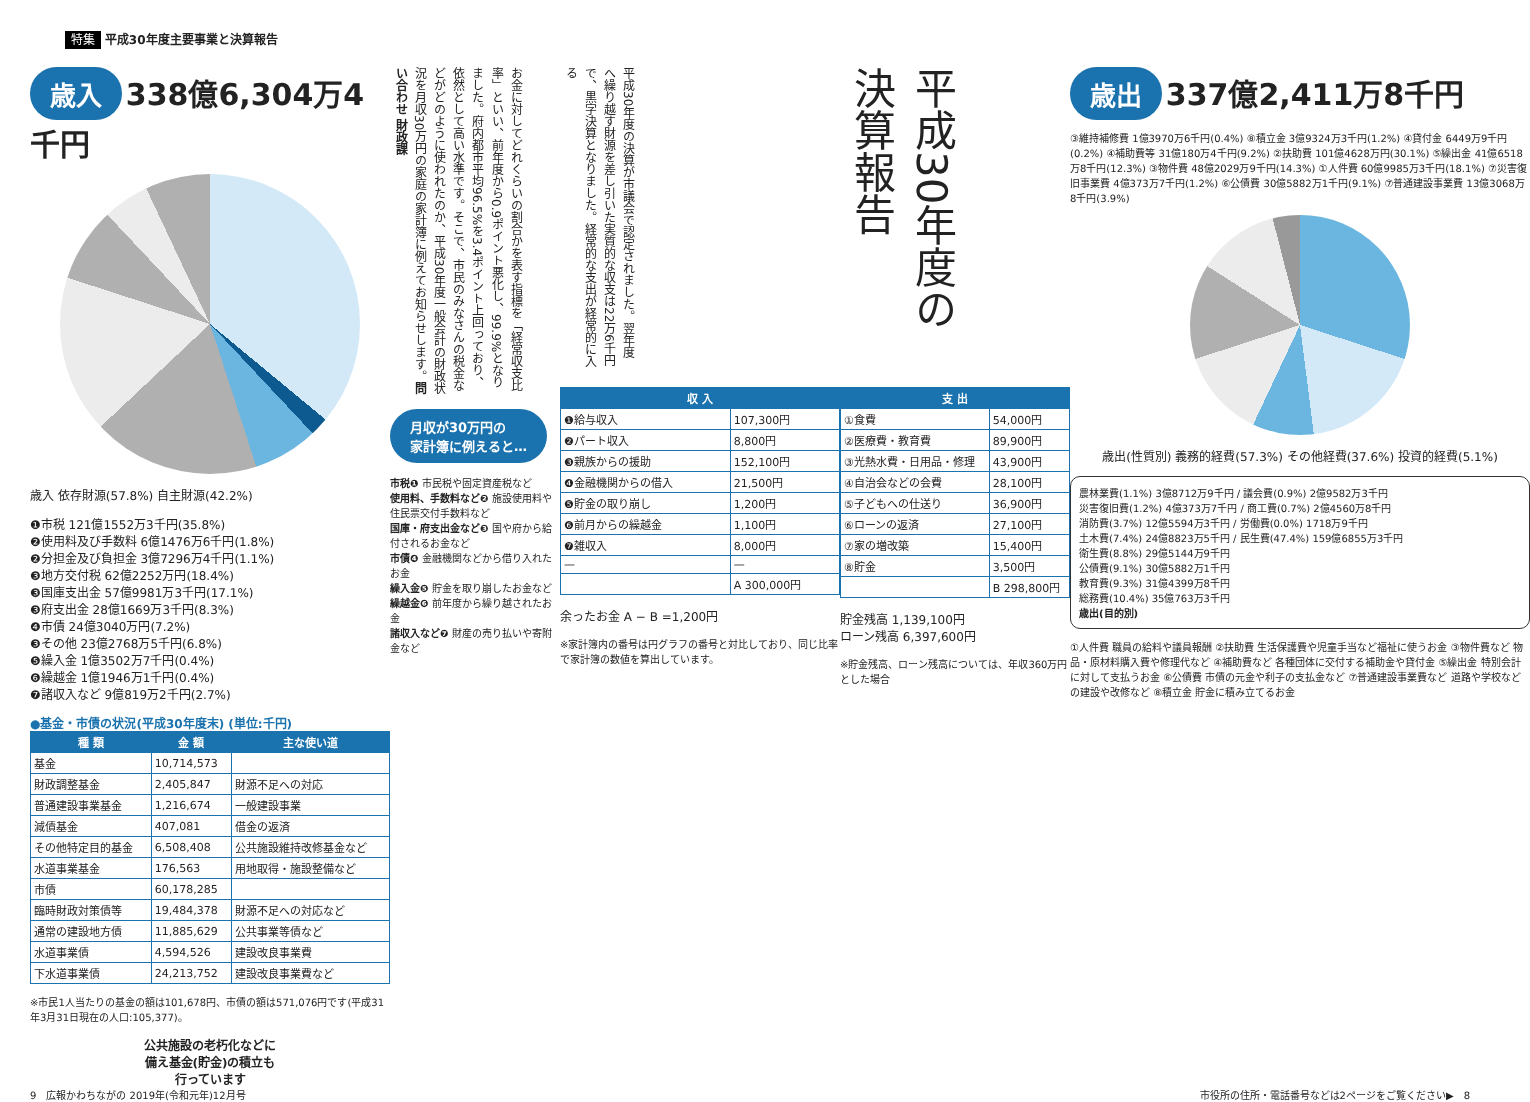特集 平成30年度主要事業と決算報告
歳入 338億6,304万4千円
歳入 依存財源(57.8%) 自主財源(42.2%)
❶市税 121億1552万3千円(35.8%)
❷使用料及び手数料 6億1476万6千円(1.8%)
❷分担金及び負担金 3億7296万4千円(1.1%)
❸地方交付税 62億2252万円(18.4%)
❸国庫支出金 57億9981万3千円(17.1%)
❸府支出金 28億1669万3千円(8.3%)
❹市債 24億3040万円(7.2%)
❸その他 23億2768万5千円(6.8%)
❺繰入金 1億3502万7千円(0.4%)
❻繰越金 1億1946万1千円(0.4%)
❼諸収入など 9億819万2千円(2.7%)
●基金・市債の状況(平成30年度末) (単位:千円)
| 種 類 | 金 額 | 主な使い道 |
| --- | --- | --- |
| 基金 | 10,714,573 | |
| 財政調整基金 | 2,405,847 | 財源不足への対応 |
| 普通建設事業基金 | 1,216,674 | 一般建設事業 |
| 減債基金 | 407,081 | 借金の返済 |
| その他特定目的基金 | 6,508,408 | 公共施設維持改修基金など |
| 水道事業基金 | 176,563 | 用地取得・施設整備など |
| 市債 | 60,178,285 | |
| 臨時財政対策債等 | 19,484,378 | 財源不足への対応など |
| 通常の建設地方債 | 11,885,629 | 公共事業等債など |
| 水道事業債 | 4,594,526 | 建設改良事業費 |
| 下水道事業債 | 24,213,752 | 建設改良事業費など |
※市民1人当たりの基金の額は101,678円、市債の額は571,076円です(平成31年3月31日現在の人口:105,377)。
公共施設の老朽化などに
備え基金(貯金)の積立も
行っています
お金に対してどれくらいの割合かを表す指標を「経常収支比率」といい、前年度から0.9ポイント悪化し、99.9%となりました。府内都市平均96.5%を3.4ポイント上回っており、依然として高い水準です。そこで、市民のみなさんの税金などがどのように使われたのか、平成30年度一般会計の財政状況を月収30万円の家庭の家計簿に例えてお知らせします。問い合わせ 財政課
月収が30万円の
家計簿に例えると…
市税❶ 市民税や固定資産税など
使用料、手数料など❷ 施設使用料や住民票交付手数料など
国庫・府支出金など❸ 国や府から給付されるお金など
市債❹ 金融機関などから借り入れたお金
繰入金❺ 貯金を取り崩したお金など
繰越金❻ 前年度から繰り越されたお金
諸収入など❼ 財産の売り払いや寄附金など
平成30年度の決算が市議会で認定されました。翌年度へ繰り越す財源を差し引いた実質的な収支は22万6千円で、黒字決算となりました。経常的な支出が経常的に入る
| 収 入 | |
| --- | --- |
| ❶給与収入 | 107,300円 |
| ❷パート収入 | 8,800円 |
| ❸親族からの援助 | 152,100円 |
| ❹金融機関からの借入 | 21,500円 |
| ❺貯金の取り崩し | 1,200円 |
| ❻前月からの繰越金 | 1,100円 |
| ❼雑収入 | 8,000円 |
| — | — |
| | A 300,000円 |
余ったお金 A − B =1,200円
※家計簿内の番号は円グラフの番号と対比しており、同じ比率で家計簿の数値を算出しています。
平成30年度の決算報告
| 支 出 | |
| --- | --- |
| ①食費 | 54,000円 |
| ②医療費・教育費 | 89,900円 |
| ③光熱水費・日用品・修理 | 43,900円 |
| ④自治会などの会費 | 28,100円 |
| ⑤子どもへの仕送り | 36,900円 |
| ⑥ローンの返済 | 27,100円 |
| ⑦家の増改築 | 15,400円 |
| ⑧貯金 | 3,500円 |
| | B 298,800円 |
貯金残高 1,139,100円
ローン残高 6,397,600円
※貯金残高、ローン残高については、年収360万円とした場合
歳出 337億2,411万8千円
③維持補修費 1億3970万6千円(0.4%) ⑧積立金 3億9324万3千円(1.2%) ④貸付金 6449万9千円(0.2%) ④補助費等 31億180万4千円(9.2%) ②扶助費 101億4628万円(30.1%) ⑤繰出金 41億6518万8千円(12.3%) ③物件費 48億2029万9千円(14.3%) ①人件費 60億9985万3千円(18.1%) ⑦災害復旧事業費 4億373万7千円(1.2%) ⑥公債費 30億5882万1千円(9.1%) ⑦普通建設事業費 13億3068万8千円(3.9%)
歳出(性質別) 義務的経費(57.3%) その他経費(37.6%) 投資的経費(5.1%)
農林業費(1.1%) 3億8712万9千円 / 議会費(0.9%) 2億9582万3千円
災害復旧費(1.2%) 4億373万7千円 / 商工費(0.7%) 2億4560万8千円
消防費(3.7%) 12億5594万3千円 / 労働費(0.0%) 1718万9千円
土木費(7.4%) 24億8823万5千円 / 民生費(47.4%) 159億6855万3千円
衛生費(8.8%) 29億5144万9千円
公債費(9.1%) 30億5882万1千円
教育費(9.3%) 31億4399万8千円
総務費(10.4%) 35億763万3千円
歳出(目的別)
①人件費 職員の給料や議員報酬 ②扶助費 生活保護費や児童手当など福祉に使うお金 ③物件費など 物品・原材料購入費や修理代など ④補助費など 各種団体に交付する補助金や貸付金 ⑤繰出金 特別会計に対して支払うお金 ⑥公債費 市債の元金や利子の支払金など ⑦普通建設事業費など 道路や学校などの建設や改修など ⑧積立金 貯金に積み立てるお金
9　広報かわちながの 2019年(令和元年)12月号 市役所の住所・電話番号などは2ページをご覧ください▶　8